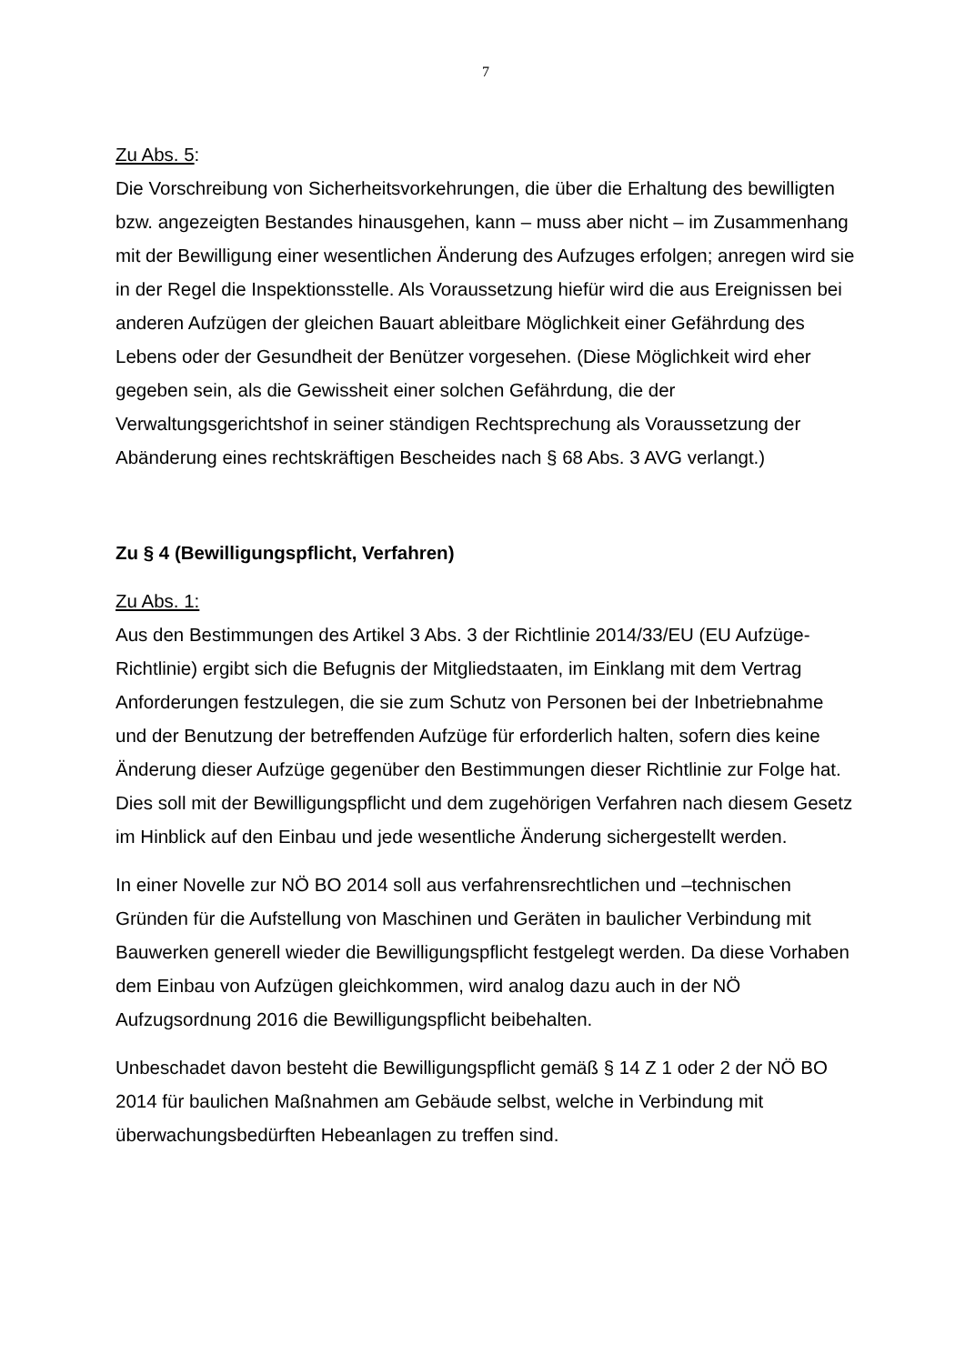7
Zu Abs. 5:
Die Vorschreibung von Sicherheitsvorkehrungen, die über die Erhaltung des bewilligten bzw. angezeigten Bestandes hinausgehen, kann – muss aber nicht – im Zusammenhang mit der Bewilligung einer wesentlichen Änderung des Aufzuges erfolgen; anregen wird sie in der Regel die Inspektionsstelle. Als Voraussetzung hiefür wird die aus Ereignissen bei anderen Aufzügen der gleichen Bauart ableitbare Möglichkeit einer Gefährdung des Lebens oder der Gesundheit der Benützer vorgesehen. (Diese Möglichkeit wird eher gegeben sein, als die Gewissheit einer solchen Gefährdung, die der Verwaltungsgerichtshof in seiner ständigen Rechtsprechung als Voraussetzung der Abänderung eines rechtskräftigen Bescheides nach § 68 Abs. 3 AVG verlangt.)
Zu § 4 (Bewilligungspflicht, Verfahren)
Zu Abs. 1:
Aus den Bestimmungen des Artikel 3 Abs. 3 der Richtlinie 2014/33/EU (EU Aufzüge-Richtlinie) ergibt sich die Befugnis der Mitgliedstaaten, im Einklang mit dem Vertrag Anforderungen festzulegen, die sie zum Schutz von Personen bei der Inbetriebnahme und der Benutzung der betreffenden Aufzüge für erforderlich halten, sofern dies keine Änderung dieser Aufzüge gegenüber den Bestimmungen dieser Richtlinie zur Folge hat. Dies soll mit der Bewilligungspflicht und dem zugehörigen Verfahren nach diesem Gesetz im Hinblick auf den Einbau und jede wesentliche Änderung sichergestellt werden.
In einer Novelle zur NÖ BO 2014 soll aus verfahrensrechtlichen und –technischen Gründen für die Aufstellung von Maschinen und Geräten in baulicher Verbindung mit Bauwerken generell wieder die Bewilligungspflicht festgelegt werden. Da diese Vorhaben dem Einbau von Aufzügen gleichkommen, wird analog dazu auch in der NÖ Aufzugsordnung 2016 die Bewilligungspflicht beibehalten.
Unbeschadet davon besteht die Bewilligungspflicht gemäß § 14 Z 1 oder 2 der NÖ BO 2014 für baulichen Maßnahmen am Gebäude selbst, welche in Verbindung mit überwachungsbedürften Hebeanlagen zu treffen sind.